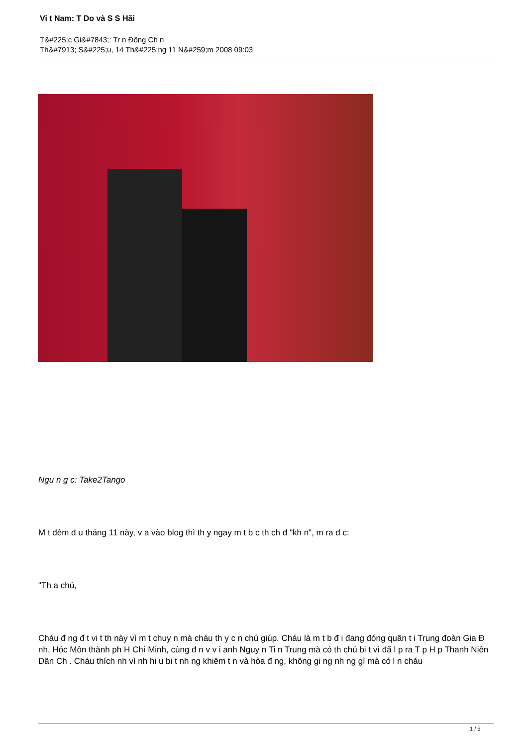Vi t Nam: T Do và S S Hãi
T&#225;c Gi&#7843;: Tr n Đông Ch n
Th&#7913; S&#225;u, 14 Th&#225;ng 11 N&#259;m 2008 09:03
Ngu n g c: Take2Tango
M t đêm đ u tháng 11 này, v a vào blog thì th y ngay m t b c th ch đ "kh n", m ra đ c:
"Th a chú,
Cháu đ ng đ t vi t th này vì m t chuy n mà cháu th y c n chú giúp. Cháu là m t b đ i đang đóng quân t i Trung đoàn Gia Đ nh, Hóc Môn thành ph H Chí Minh, cùng đ n v v i anh Nguy n Ti n Trung mà có th chú bi t vì đã l p ra T p H p Thanh Niên Dân Ch . Cháu thích nh vì nh hi u bi t nh ng khiêm t n và hòa đ ng, không gi ng nh ng gì mà có l n cháu
1 / 5